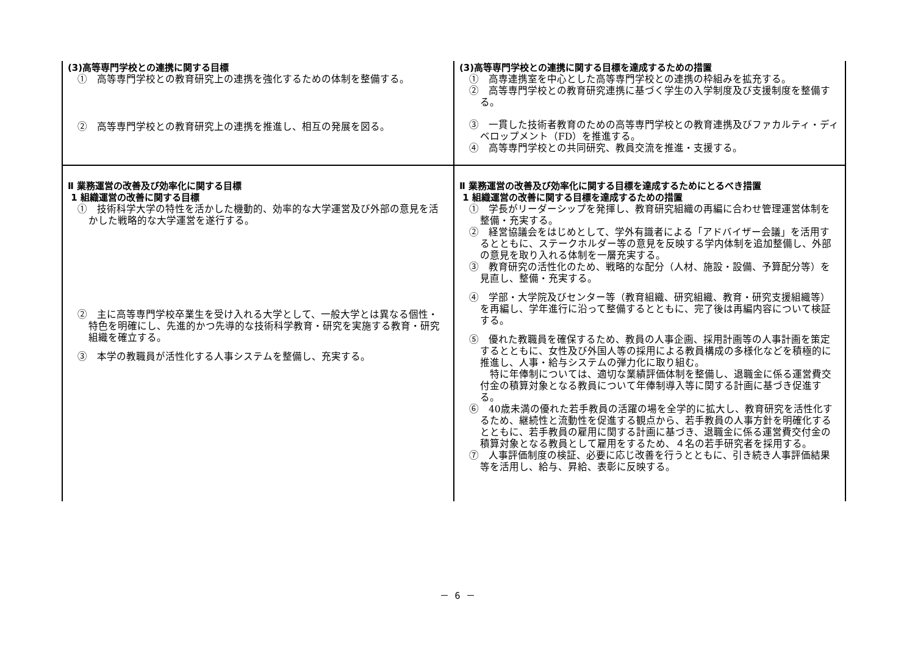| (3)高等専門学校との連携に関する目標 ① 高等専門学校との教育研究上の連携を強化するための体制を整備する。 ② 高等専門学校との教育研究上の連携を推進し、相互の発展を図る。 | (3)高等専門学校との連携に関する目標を達成するための措置 ① 高専連携室を中心とした高等専門学校との連携の枠組みを拡充する。 ② 高等専門学校との教育研究連携に基づく学生の入学制度及び支援制度を整備する。 ③ 一貫した技術者教育のための高等専門学校との教育連携及びファカルティ・ディベロップメント（FD）を推進する。 ④ 高等専門学校との共同研究、教員交流を推進・支援する。 |
| Ⅱ 業務運営の改善及び効率化に関する目標 1 組織運営の改善に関する目標 ① 技術科学大学の特性を活かした機動的、効率的な大学運営及び外部の意見を活かした戦略的な大学運営を遂行する。 ② 主に高等専門学校卒業生を受け入れる大学として、一般大学とは異なる個性・特色を明確にし、先進的かつ先導的な技術科学教育・研究を実施する教育・研究組織を確立する。 ③ 本学の教職員が活性化する人事システムを整備し、充実する。 | Ⅱ 業務運営の改善及び効率化に関する目標を達成するためにとるべき措置 1 組織運営の改善に関する目標を達成するための措置 ① 学長がリーダーシップを発揮し、教育研究組織の再編に合わせ管理運営体制を整備・充実する。 ② 経営協議会をはじめとして、学外有識者による「アドバイザー会議」を活用するとともに、ステークホルダー等の意見を反映する学内体制を追加整備し、外部の意見を取り入れる体制を一層充実する。 ③ 教育研究の活性化のため、戦略的な配分（人材、施設・設備、予算配分等）を見直し、整備・充実する。 ④ 学部・大学院及びセンター等（教育組織、研究組織、教育・研究支援組織等）を再編し、学年進行に沿って整備するとともに、完了後は再編内容について検証する。 ⑤ 優れた教職員を確保するため、教員の人事企画、採用計画等の人事計画を策定するとともに、女性及び外国人等の採用による教員構成の多様化などを積極的に推進し、人事・給与システムの弾力化に取り組む。 特に年俸制については、適切な業績評価体制を整備し、退職金に係る運営費交付金の積算対象となる教員について年俸制導入等に関する計画に基づき促進する。 ⑥ 40歳未満の優れた若手教員の活躍の場を全学的に拡大し、教育研究を活性化するため、継続性と流動性を促進する観点から、若手教員の人事方針を明確化するとともに、若手教員の雇用に関する計画に基づき、退職金に係る運営費交付金の積算対象となる教員として雇用をするため、４名の若手研究者を採用する。 ⑦ 人事評価制度の検証、必要に応じ改善を行うとともに、引き続き人事評価結果等を活用し、給与、昇給、表彰に反映する。 |
－ 6 －